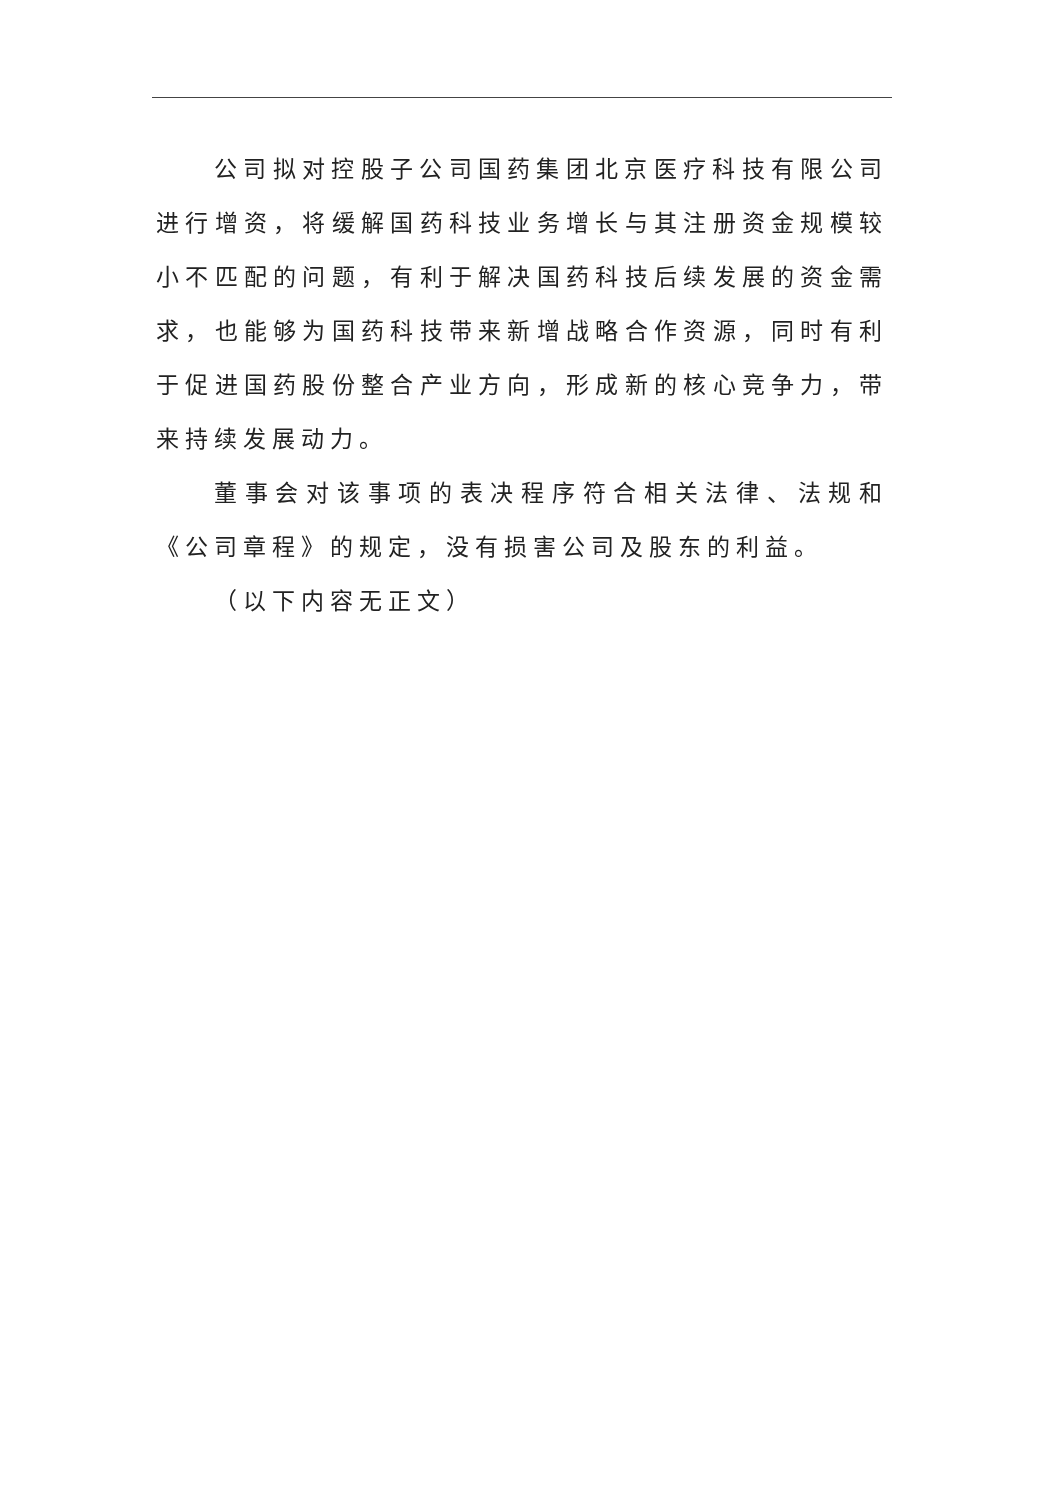公司拟对控股子公司国药集团北京医疗科技有限公司进行增资，将缓解国药科技业务增长与其注册资金规模较小不匹配的问题，有利于解决国药科技后续发展的资金需求，也能够为国药科技带来新增战略合作资源，同时有利于促进国药股份整合产业方向，形成新的核心竞争力，带来持续发展动力。
董事会对该事项的表决程序符合相关法律、法规和《公司章程》的规定，没有损害公司及股东的利益。
（以下内容无正文）